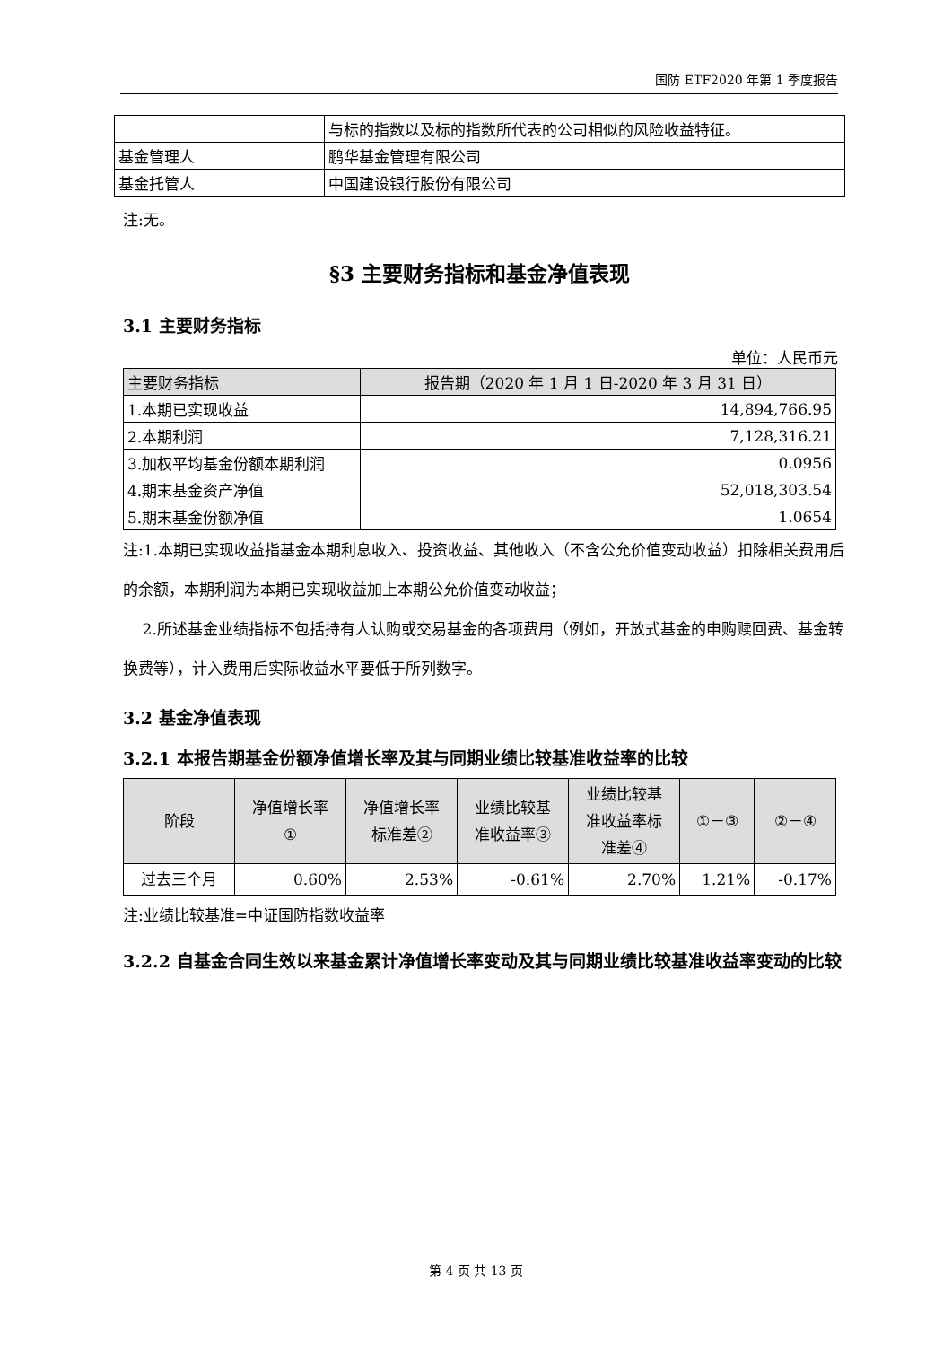国防 ETF2020 年第 1 季度报告
| | 与标的指数以及标的指数所代表的公司相似的风险收益特征。 |
| 基金管理人 | 鹏华基金管理有限公司 |
| 基金托管人 | 中国建设银行股份有限公司 |
注:无。
§3 主要财务指标和基金净值表现
3.1 主要财务指标
单位：人民币元
| 主要财务指标 | 报告期（2020 年 1 月 1 日-2020 年 3 月 31 日） |
| --- | --- |
| 1.本期已实现收益 | 14,894,766.95 |
| 2.本期利润 | 7,128,316.21 |
| 3.加权平均基金份额本期利润 | 0.0956 |
| 4.期末基金资产净值 | 52,018,303.54 |
| 5.期末基金份额净值 | 1.0654 |
注:1.本期已实现收益指基金本期利息收入、投资收益、其他收入（不含公允价值变动收益）扣除相关费用后的余额，本期利润为本期已实现收益加上本期公允价值变动收益；
2.所述基金业绩指标不包括持有人认购或交易基金的各项费用（例如，开放式基金的申购赎回费、基金转换费等），计入费用后实际收益水平要低于所列数字。
3.2 基金净值表现
3.2.1 本报告期基金份额净值增长率及其与同期业绩比较基准收益率的比较
| 阶段 | 净值增长率 ① | 净值增长率 标准差② | 业绩比较基 准收益率③ | 业绩比较基 准收益率标 准差④ | ①－③ | ②－④ |
| --- | --- | --- | --- | --- | --- | --- |
| 过去三个月 | 0.60% | 2.53% | -0.61% | 2.70% | 1.21% | -0.17% |
注:业绩比较基准=中证国防指数收益率
3.2.2 自基金合同生效以来基金累计净值增长率变动及其与同期业绩比较基准收益率变动的比较
第 4 页 共 13 页